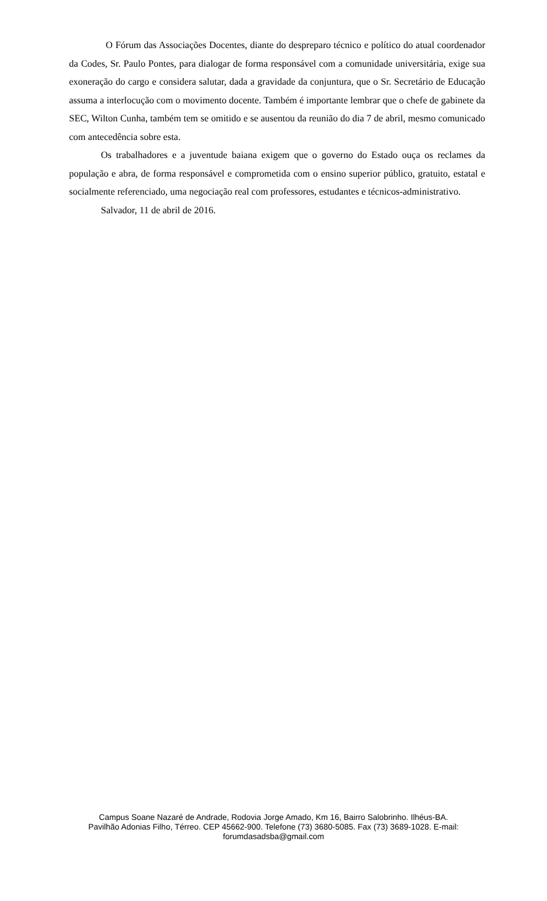O Fórum das Associações Docentes, diante do despreparo técnico e político do atual coordenador da Codes, Sr. Paulo Pontes, para dialogar de forma responsável com a comunidade universitária, exige sua exoneração do cargo e considera salutar, dada a gravidade da conjuntura, que o Sr. Secretário de Educação assuma a interlocução com o movimento docente. Também é importante lembrar que o chefe de gabinete da SEC, Wilton Cunha, também tem se omitido e se ausentou da reunião do dia 7 de abril, mesmo comunicado com antecedência sobre esta.
Os trabalhadores e a juventude baiana exigem que o governo do Estado ouça os reclames da população e abra, de forma responsável e comprometida com o ensino superior público, gratuito, estatal e socialmente referenciado, uma negociação real com professores, estudantes e técnicos-administrativo.
Salvador, 11 de abril de 2016.
Campus Soane Nazaré de Andrade, Rodovia Jorge Amado, Km 16, Bairro Salobrinho. Ilhéus-BA.
Pavilhão Adonias Filho, Térreo. CEP 45662-900. Telefone (73) 3680-5085. Fax (73) 3689-1028. E-mail: forumdasadsba@gmail.com